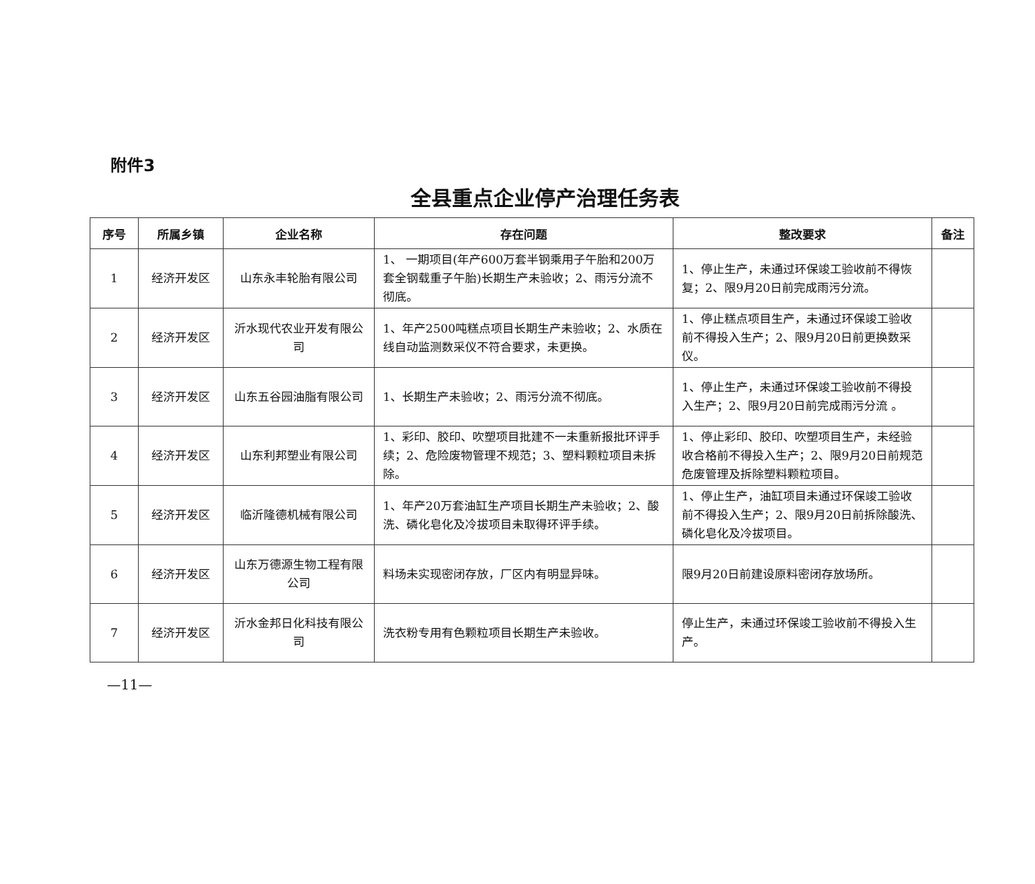附件3
全县重点企业停产治理任务表
| 序号 | 所属乡镇 | 企业名称 | 存在问题 | 整改要求 | 备注 |
| --- | --- | --- | --- | --- | --- |
| 1 | 经济开发区 | 山东永丰轮胎有限公司 | 1、 一期项目(年产600万套半钢乘用子午胎和200万套全钢载重子午胎)长期生产未验收；2、雨污分流不彻底。 | 1、停止生产，未通过环保竣工验收前不得恢复；2、限9月20日前完成雨污分流。 | |
| 2 | 经济开发区 | 沂水现代农业开发有限公司 | 1、年产2500吨糕点项目长期生产未验收；2、水质在线自动监测数采仪不符合要求，未更换。 | 1、停止糕点项目生产，未通过环保竣工验收前不得投入生产；2、限9月20日前更换数采仪。 | |
| 3 | 经济开发区 | 山东五谷园油脂有限公司 | 1、长期生产未验收；2、雨污分流不彻底。 | 1、停止生产，未通过环保竣工验收前不得投入生产；2、限9月20日前完成雨污分流 。 | |
| 4 | 经济开发区 | 山东利邦塑业有限公司 | 1、彩印、胶印、吹塑项目批建不一未重新报批环评手续；2、危险废物管理不规范；3、塑料颗粒项目未拆除。 | 1、停止彩印、胶印、吹塑项目生产，未经验收合格前不得投入生产；2、限9月20日前规范危废管理及拆除塑料颗粒项目。 | |
| 5 | 经济开发区 | 临沂隆德机械有限公司 | 1、年产20万套油缸生产项目长期生产未验收；2、酸洗、磷化皂化及冷拔项目未取得环评手续。 | 1、停止生产，油缸项目未通过环保竣工验收前不得投入生产；2、限9月20日前拆除酸洗、磷化皂化及冷拔项目。 | |
| 6 | 经济开发区 | 山东万德源生物工程有限公司 | 料场未实现密闭存放，厂区内有明显异味。 | 限9月20日前建设原料密闭存放场所。 | |
| 7 | 经济开发区 | 沂水金邦日化科技有限公司 | 洗衣粉专用有色颗粒项目长期生产未验收。 | 停止生产，未通过环保竣工验收前不得投入生产。 | |
—11—